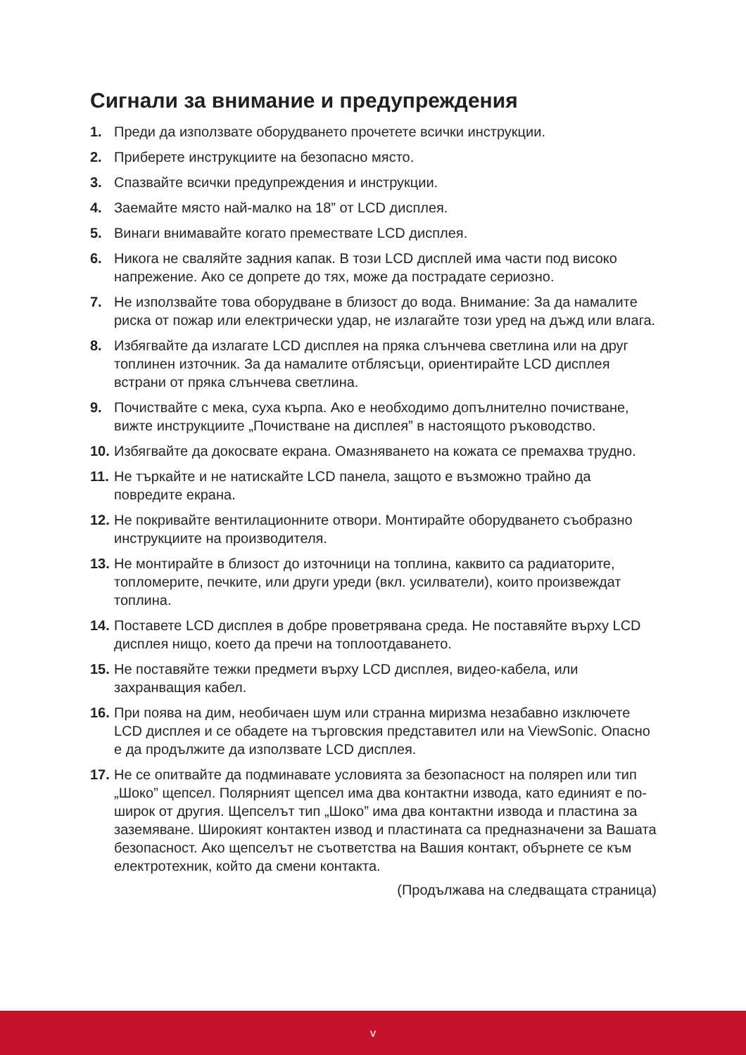Сигнали за внимание и предупреждения
1. Преди да използвате оборудването прочетете всички инструкции.
2. Приберете инструкциите на безопасно място.
3. Спазвайте всички предупреждения и инструкции.
4. Заемайте място най-малко на 18” от LCD дисплея.
5. Винаги внимавайте когато премествате LCD дисплея.
6. Никога не сваляйте задния капак. В този LCD дисплей има части под високо напрежение. Ако се допрете до тях, може да пострадате сериозно.
7. Не използвайте това оборудване в близост до вода. Внимание: За да намалите риска от пожар или електрически удар, не излагайте този уред на дъжд или влага.
8. Избягвайте да излагате LCD дисплея на пряка слънчева светлина или на друг топлинен източник. За да намалите отблясъци, ориентирайте LCD дисплея встрани от пряка слънчева светлина.
9. Почиствайте с мека, суха кърпа. Ако е необходимо допълнително почистване, вижте инструкциите „Почистване на дисплея” в настоящото ръководство.
10.
Избягвайте да докосвате екрана. Омазняването на кожата се премахва трудно.
11.
Не търкайте и не натискайте LCD панела, защото е възможно трайно да повредите екрана.
12.
Не покривайте вентилационните отвори. Монтирайте оборудването съобразно инструкциите на производителя.
13.
Не монтирайте в близост до източници на топлина, каквито са радиаторите, топломерите, печките, или други уреди (вкл. усилватели), които произвеждат топлина.
14.
Поставете LCD дисплея в добре проветрявана среда. Не поставяйте върху LCD дисплея нищо, което да пречи на топлоотдаването.
15.
Не поставяйте тежки предмети върху LCD дисплея, видео-кабела, или захранващия кабел.
16.
При поява на дим, необичаен шум или странна миризма незабавно изключете LCD дисплея и се обадете на търговския представител или на ViewSonic. Опасно е да продължите да използвате LCD дисплея.
17.
Не се опитвайте да подминавате условията за безопасност на поляреn или тип „Шоко” щепсел. Полярният щепсел има два контактни извода, като единият е по-широк от другия. Щепселът тип „Шоко” има два контактни извода и пластина за заземяване. Широкият контактен извод и пластината са предназначени за Вашата безопасност. Ако щепселът не съответства на Вашия контакт, обърнете се към електротехник, който да смени контакта.
(Продължава на следващата страница)
v